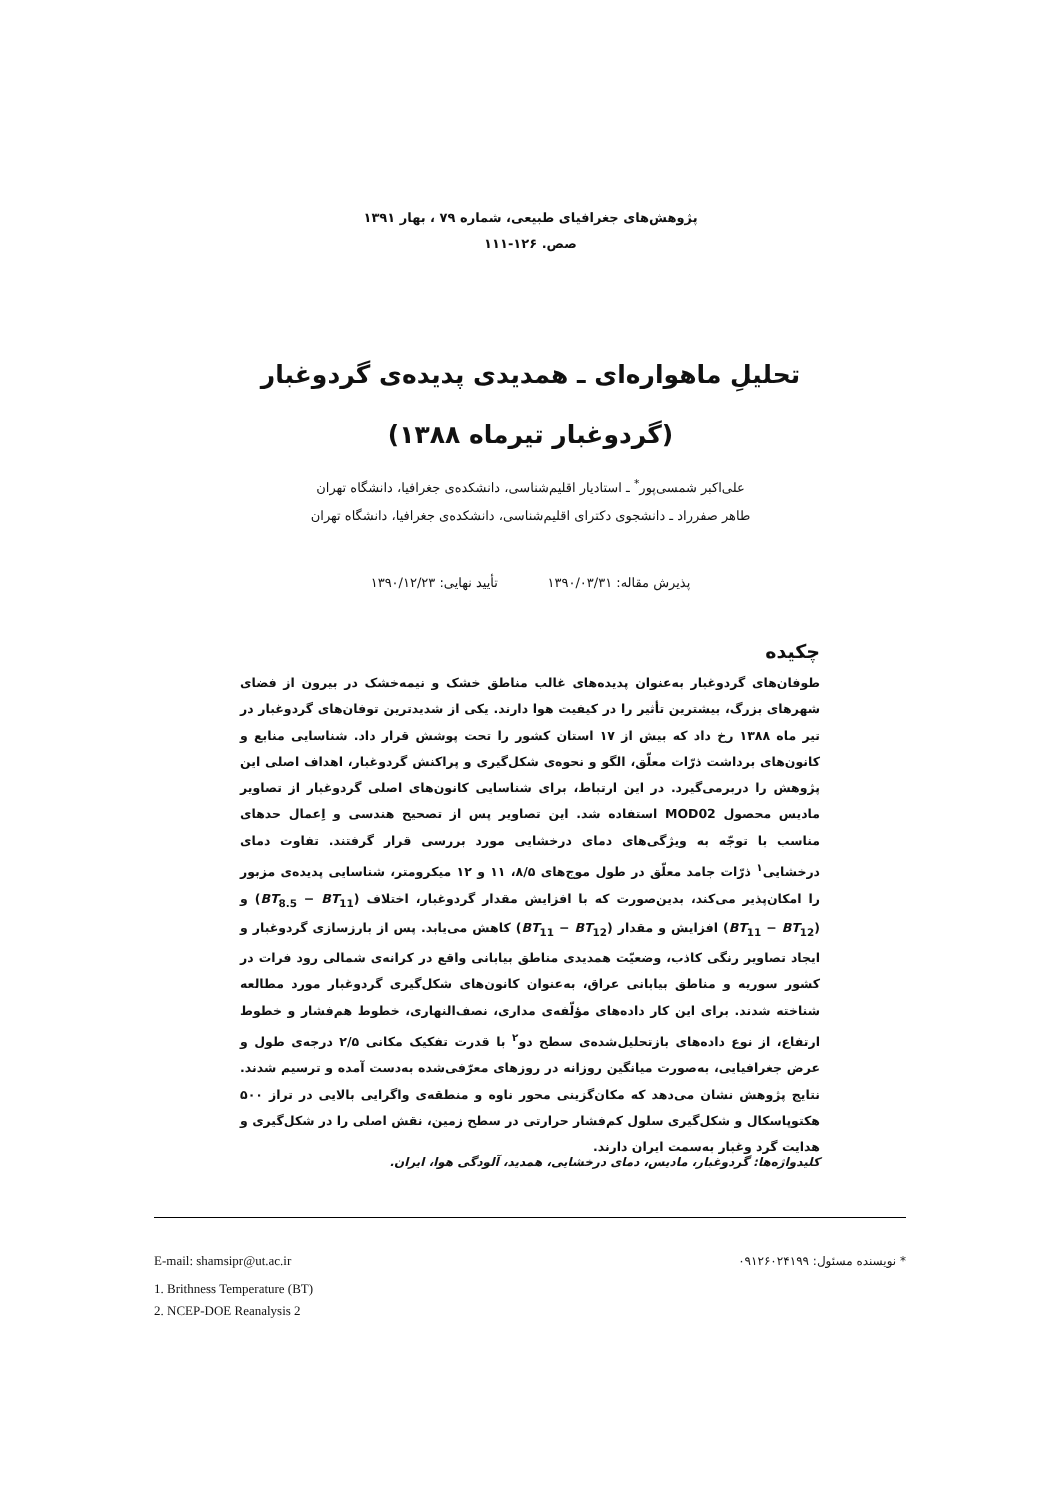پژوهش‌های جغرافیای طبیعی، شماره ۷۹ ، بهار ۱۳۹۱
صص. ۱۲۶-۱۱۱
تحلیلِ ماهواره‌ای ـ همدیدی پدیده‌ی گردوغبار
(گردوغبار تیرماه ۱۳۸۸)
علی‌اکبر شمسی‌پور<sup>*</sup> ـ استادیار اقلیم‌شناسی، دانشکده‌ی جغرافیا، دانشگاه تهران
طاهر صفرراد ـ دانشجوی دکترای اقلیم‌شناسی، دانشکده‌ی جغرافیا، دانشگاه تهران
پذیرش مقاله: ۱۳۹۰/۰۳/۳۱ تأیید نهایی: ۱۳۹۰/۱۲/۲۳
چکیده
طوفان‌های گردوغبار به‌عنوان پدیده‌های غالب مناطق خشک و نیمه‌خشک در بیرون از فضای شهرهای بزرگ، بیشترین تأثیر را در کیفیت هوا دارند. یکی از شدیدترین توفان‌های گردوغبار در تیر ماه ۱۳۸۸ رخ داد که بیش از ۱۷ استان کشور را تحت پوشش قرار داد. شناسایی منابع و کانون‌های برداشت ذرّات معلّق، الگو و نحوه‌ی شکل‌گیری و پراکنش گردوغبار، اهداف اصلی این پژوهش را دربرمی‌گیرد. در این ارتباط، برای شناسایی کانون‌های اصلی گردوغبار از تصاویر مادیس محصول MOD02 استفاده شد. این تصاویر پس از تصحیح هندسی و اِعمال حدهای مناسب با توجّه به ویژگی‌های دمای درخشایی مورد بررسی قرار گرفتند. تفاوت دمای درخشایی<sup>۱</sup> ذرّات جامد معلّق در طول موج‌های ۸/۵، ۱۱ و ۱۲ میکرومتر، شناسایی پدیده‌ی مزبور را امکان‌پذیر می‌کند، بدین‌صورت که با افزایش مقدار گردوغبار، اختلاف (BT<sub>8.5</sub> − BT<sub>11</sub>) و (BT<sub>11</sub> − BT<sub>12</sub>) افزایش و مقدار (BT<sub>11</sub> − BT<sub>12</sub>) کاهش می‌یابد. پس از بارزسازی گردوغبار و ایجاد تصاویر رنگی کاذب، وضعیّت همدیدی مناطق بیابانی واقع در کرانه‌ی شمالی رود فرات در کشور سوریه و مناطق بیابانی عراق، به‌عنوان کانون‌های شکل‌گیری گردوغبار مورد مطالعه شناخته شدند. برای این کار داده‌های مؤلّفه‌ی مداری، نصف‌النهاری، خطوط هم‌فشار و خطوط ارتفاع، از نوع داده‌های بازتحلیل‌شده‌ی سطح دو<sup>۲</sup> با قدرت تفکیک مکانی ۲/۵ درجه‌ی طول و عرض جغرافیایی، به‌صورت میانگین روزانه در روزهای معرّفی‌شده به‌دست آمده و ترسیم شدند. نتایج پژوهش نشان می‌دهد که مکان‌گزینی محور ناوه و منطقه‌ی واگرایی بالایی در تراز ۵۰۰ هکتوپاسکال و شکل‌گیری سلول کم‌فشار حرارتی در سطح زمین، نقش اصلی را در شکل‌گیری و هدایت گرد وغبار به‌سمت ایران دارند.
کلیدواژه‌ها: گردوغبار، مادیس، دمای درخشایی، همدید، آلودگی هوا، ایران.
E-mail: shamsipr@ut.ac.ir * نویسنده مسئول: ۰۹۱۲۶۰۲۴۱۹۹
1. Brithness Temperature (BT)
2. NCEP-DOE Reanalysis 2